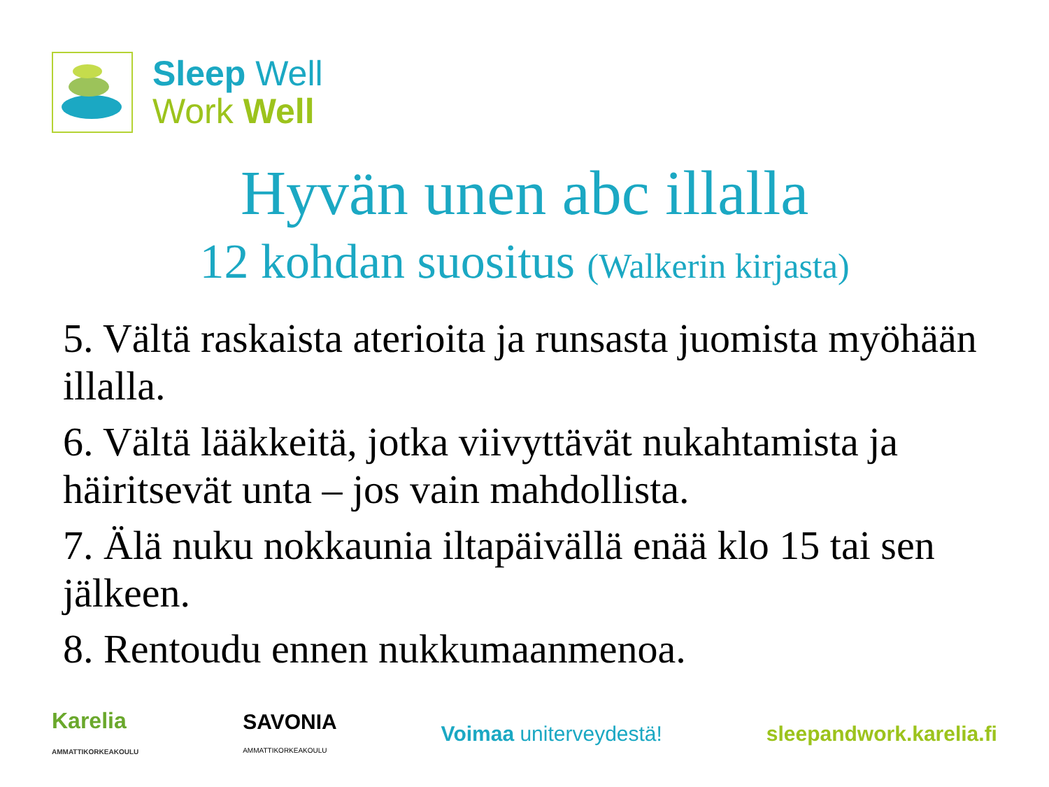Sleep Well
Work Well
Hyvän unen abc illalla
12 kohdan suositus (Walkerin kirjasta)
5. Vältä raskaista aterioita ja runsasta juomista myöhään illalla.
6. Vältä lääkkeitä, jotka viivyttävät nukahtamista ja häiritsevät unta – jos vain mahdollista.
7. Älä nuku nokkaunia iltapäivällä enää klo 15 tai sen jälkeen.
8. Rentoudu ennen nukkumaanmenoa.
Karelia
AMMATTIKORKEAKOULU
SAVONIA
AMMATTIKORKEAKOULU
Voimaa uniterveydestä! sleepandwork.karelia.fi